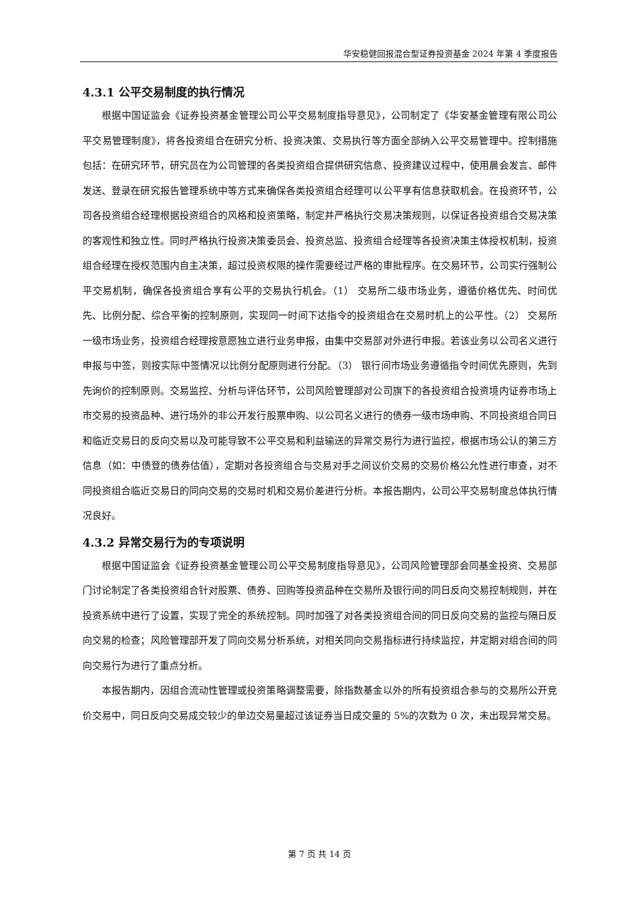华安稳健回报混合型证券投资基金 2024 年第 4 季度报告
4.3.1 公平交易制度的执行情况
根据中国证监会《证券投资基金管理公司公平交易制度指导意见》，公司制定了《华安基金管理有限公司公平交易管理制度》，将各投资组合在研究分析、投资决策、交易执行等方面全部纳入公平交易管理中。控制措施包括：在研究环节，研究员在为公司管理的各类投资组合提供研究信息、投资建议过程中，使用晨会发言、邮件发送、登录在研究报告管理系统中等方式来确保各类投资组合经理可以公平享有信息获取机会。在投资环节，公司各投资组合经理根据投资组合的风格和投资策略，制定并严格执行交易决策规则，以保证各投资组合交易决策的客观性和独立性。同时严格执行投资决策委员会、投资总监、投资组合经理等各投资决策主体授权机制，投资组合经理在授权范围内自主决策，超过投资权限的操作需要经过严格的审批程序。在交易环节，公司实行强制公平交易机制，确保各投资组合享有公平的交易执行机会。（1） 交易所二级市场业务，遵循价格优先、时间优先、比例分配、综合平衡的控制原则，实现同一时间下达指令的投资组合在交易时机上的公平性。（2） 交易所一级市场业务，投资组合经理按意愿独立进行业务申报，由集中交易部对外进行申报。若该业务以公司名义进行申报与中签，则按实际中签情况以比例分配原则进行分配。（3） 银行间市场业务遵循指令时间优先原则，先到先询价的控制原则。交易监控、分析与评估环节，公司风险管理部对公司旗下的各投资组合投资境内证券市场上市交易的投资品种、进行场外的非公开发行股票申购、以公司名义进行的债券一级市场申购、不同投资组合同日和临近交易日的反向交易以及可能导致不公平交易和利益输送的异常交易行为进行监控，根据市场公认的第三方信息（如：中债登的债券估值），定期对各投资组合与交易对手之间议价交易的交易价格公允性进行审查，对不同投资组合临近交易日的同向交易的交易时机和交易价差进行分析。本报告期内，公司公平交易制度总体执行情况良好。
4.3.2 异常交易行为的专项说明
根据中国证监会《证券投资基金管理公司公平交易制度指导意见》，公司风险管理部会同基金投资、交易部门讨论制定了各类投资组合针对股票、债券、回购等投资品种在交易所及银行间的同日反向交易控制规则，并在投资系统中进行了设置，实现了完全的系统控制。同时加强了对各类投资组合间的同日反向交易的监控与隔日反向交易的检查；风险管理部开发了同向交易分析系统，对相关同向交易指标进行持续监控，并定期对组合间的同向交易行为进行了重点分析。
本报告期内，因组合流动性管理或投资策略调整需要，除指数基金以外的所有投资组合参与的交易所公开竞价交易中，同日反向交易成交较少的单边交易量超过该证券当日成交量的 5%的次数为 0 次，未出现异常交易。
第 7 页 共 14 页